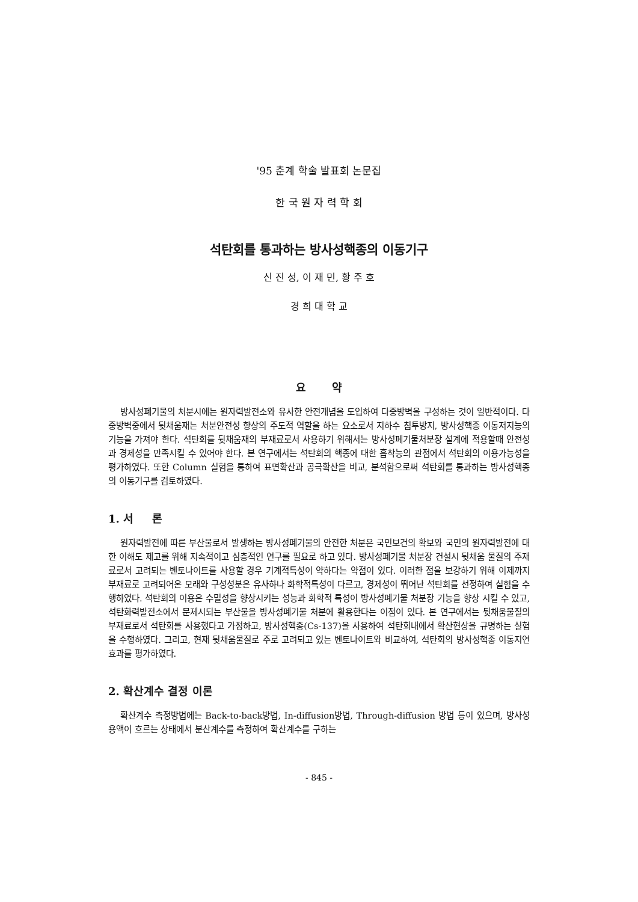'95 춘계 학술 발표회 논문집
한 국 원 자 력 학 회
석탄회를 통과하는 방사성핵종의 이동기구
신 진 성, 이 재 민, 황 주 호
경 희 대 학 교
요 약
방사성폐기물의 처분시에는 원자력발전소와 유사한 안전개념을 도입하여 다중방벽을 구성하는 것이 일반적이다. 다중방벽중에서 뒷채움재는 처분안전성 향상의 주도적 역할을 하는 요소로서 지하수 침투방지, 방사성핵종 이동저지능의 기능을 가져야 한다. 석탄회를 뒷채움재의 부재료로서 사용하기 위해서는 방사성폐기물처분장 설계에 적용할때 안전성과 경제성을 만족시킬 수 있어야 한다. 본 연구에서는 석탄회의 핵종에 대한 흡착능의 관점에서 석탄회의 이용가능성을 평가하였다. 또한 Column 실험을 통하여 표면확산과 공극확산을 비교, 분석함으로써 석탄회를 통과하는 방사성핵종의 이동기구를 검토하였다.
1. 서 론
원자력발전에 따른 부산물로서 발생하는 방사성폐기물의 안전한 처분은 국민보건의 확보와 국민의 원자력발전에 대한 이해도 제고를 위해 지속적이고 심층적인 연구를 필요로 하고 있다. 방사성폐기물 처분장 건설시 뒷채움 물질의 주재료로서 고려되는 벤토나이트를 사용할 경우 기계적특성이 약하다는 약점이 있다. 이러한 점을 보강하기 위해 이제까지 부재료로 고려되어온 모래와 구성성분은 유사하나 화학적특성이 다르고, 경제성이 뛰어난 석탄회를 선정하여 실험을 수행하였다. 석탄회의 이용은 수밀성을 향상시키는 성능과 화학적 특성이 방사성폐기물 처분장 기능을 향상 시킬 수 있고, 석탄화력발전소에서 문제시되는 부산물을 방사성폐기물 처분에 활용한다는 이점이 있다. 본 연구에서는 뒷채움물질의 부재료로서 석탄회를 사용했다고 가정하고, 방사성핵종(Cs-137)을 사용하여 석탄회내에서 확산현상을 규명하는 실험을 수행하였다. 그리고, 현재 뒷채움물질로 주로 고려되고 있는 벤토나이트와 비교하여, 석탄회의 방사성핵종 이동지연 효과를 평가하였다.
2. 확산계수 결정 이론
확산계수 측정방법에는 Back-to-back방법, In-diffusion방법, Through-diffusion 방법 등이 있으며, 방사성용액이 흐르는 상태에서 분산계수를 측정하여 확산계수를 구하는
- 845 -